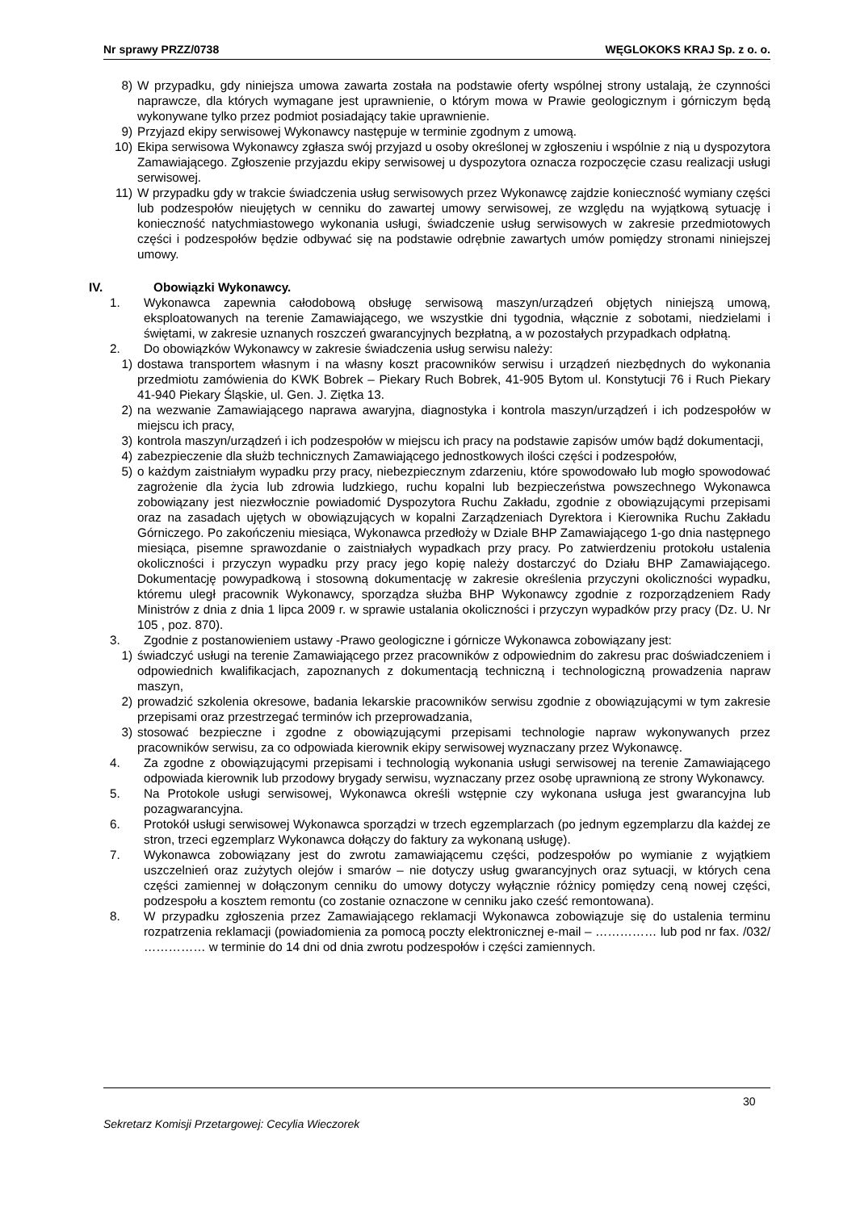Nr sprawy PRZZ/0738 WĘGLOKOKS KRAJ Sp. z o. o.
8) W przypadku, gdy niniejsza umowa zawarta została na podstawie oferty wspólnej strony ustalają, że czynności naprawcze, dla których wymagane jest uprawnienie, o którym mowa w Prawie geologicznym i górniczym będą wykonywane tylko przez podmiot posiadający takie uprawnienie.
9) Przyjazd ekipy serwisowej Wykonawcy następuje w terminie zgodnym z umową.
10) Ekipa serwisowa Wykonawcy zgłasza swój przyjazd u osoby określonej w zgłoszeniu i wspólnie z nią u dyspozytora Zamawiającego. Zgłoszenie przyjazdu ekipy serwisowej u dyspozytora oznacza rozpoczęcie czasu realizacji usługi serwisowej.
11) W przypadku gdy w trakcie świadczenia usług serwisowych przez Wykonawcę zajdzie konieczność wymiany części lub podzespołów nieujętych w cenniku do zawartej umowy serwisowej, ze względu na wyjątkową sytuację i konieczność natychmiastowego wykonania usługi, świadczenie usług serwisowych w zakresie przedmiotowych części i podzespołów będzie odbywać się na podstawie odrębnie zawartych umów pomiędzy stronami niniejszej umowy.
IV. Obowiązki Wykonawcy.
1. Wykonawca zapewnia całodobową obsługę serwisową maszyn/urządzeń objętych niniejszą umową, eksploatowanych na terenie Zamawiającego, we wszystkie dni tygodnia, włącznie z sobotami, niedzielami i świętami, w zakresie uznanych roszczeń gwarancyjnych bezpłatną, a w pozostałych przypadkach odpłatną.
2. Do obowiązków Wykonawcy w zakresie świadczenia usług serwisu należy:
1) dostawa transportem własnym i na własny koszt pracowników serwisu i urządzeń niezbędnych do wykonania przedmiotu zamówienia do KWK Bobrek – Piekary Ruch Bobrek, 41-905 Bytom ul. Konstytucji 76 i Ruch Piekary 41-940 Piekary Śląskie, ul. Gen. J. Ziętka 13.
2) na wezwanie Zamawiającego naprawa awaryjna, diagnostyka i kontrola maszyn/urządzeń i ich podzespołów w miejscu ich pracy,
3) kontrola maszyn/urządzeń i ich podzespołów w miejscu ich pracy na podstawie zapisów umów bądź dokumentacji,
4) zabezpieczenie dla służb technicznych Zamawiającego jednostkowych ilości części i podzespołów,
5) o każdym zaistniałym wypadku przy pracy, niebezpiecznym zdarzeniu, które spowodowało lub mogło spowodować zagrożenie dla życia lub zdrowia ludzkiego, ruchu kopalni lub bezpieczeństwa powszechnego Wykonawca zobowiązany jest niezwłocznie powiadomić Dyspozytora Ruchu Zakładu, zgodnie z obowiązującymi przepisami oraz na zasadach ujętych w obowiązujących w kopalni Zarządzeniach Dyrektora i Kierownika Ruchu Zakładu Górniczego. Po zakończeniu miesiąca, Wykonawca przedłoży w Dziale BHP Zamawiającego 1-go dnia następnego miesiąca, pisemne sprawozdanie o zaistniałych wypadkach przy pracy. Po zatwierdzeniu protokołu ustalenia okoliczności i przyczyn wypadku przy pracy jego kopię należy dostarczyć do Działu BHP Zamawiającego. Dokumentację powypadkową i stosowną dokumentację w zakresie określenia przyczyni okoliczności wypadku, któremu uległ pracownik Wykonawcy, sporządza służba BHP Wykonawcy zgodnie z rozporządzeniem Rady Ministrów z dnia z dnia 1 lipca 2009 r. w sprawie ustalania okoliczności i przyczyn wypadków przy pracy (Dz. U. Nr 105 , poz. 870).
3. Zgodnie z postanowieniem ustawy -Prawo geologiczne i górnicze Wykonawca zobowiązany jest:
1) świadczyć usługi na terenie Zamawiającego przez pracowników z odpowiednim do zakresu prac doświadczeniem i odpowiednich kwalifikacjach, zapoznanych z dokumentacją techniczną i technologiczną prowadzenia napraw maszyn,
2) prowadzić szkolenia okresowe, badania lekarskie pracowników serwisu zgodnie z obowiązującymi w tym zakresie przepisami oraz przestrzegać terminów ich przeprowadzania,
3) stosować bezpieczne i zgodne z obowiązującymi przepisami technologie napraw wykonywanych przez pracowników serwisu, za co odpowiada kierownik ekipy serwisowej wyznaczany przez Wykonawcę.
4. Za zgodne z obowiązującymi przepisami i technologią wykonania usługi serwisowej na terenie Zamawiającego odpowiada kierownik lub przodowy brygady serwisu, wyznaczany przez osobę uprawnioną ze strony Wykonawcy.
5. Na Protokole usługi serwisowej, Wykonawca określi wstępnie czy wykonana usługa jest gwarancyjna lub pozagwarancyjna.
6. Protokół usługi serwisowej Wykonawca sporządzi w trzech egzemplarzach (po jednym egzemplarzu dla każdej ze stron, trzeci egzemplarz Wykonawca dołączy do faktury za wykonaną usługę).
7. Wykonawca zobowiązany jest do zwrotu zamawiającemu części, podzespołów po wymianie z wyjątkiem uszczelnień oraz zużytych olejów i smarów – nie dotyczy usług gwarancyjnych oraz sytuacji, w których cena części zamiennej w dołączonym cenniku do umowy dotyczy wyłącznie różnicy pomiędzy ceną nowej części, podzespołu a kosztem remontu (co zostanie oznaczone w cenniku jako cześć remontowana).
8. W przypadku zgłoszenia przez Zamawiającego reklamacji Wykonawca zobowiązuje się do ustalenia terminu rozpatrzenia reklamacji (powiadomienia za pomocą poczty elektronicznej e-mail – …………… lub pod nr fax. /032/ …………… w terminie do 14 dni od dnia zwrotu podzespołów i części zamiennych.
30
Sekretarz Komisji Przetargowej: Cecylia Wieczorek